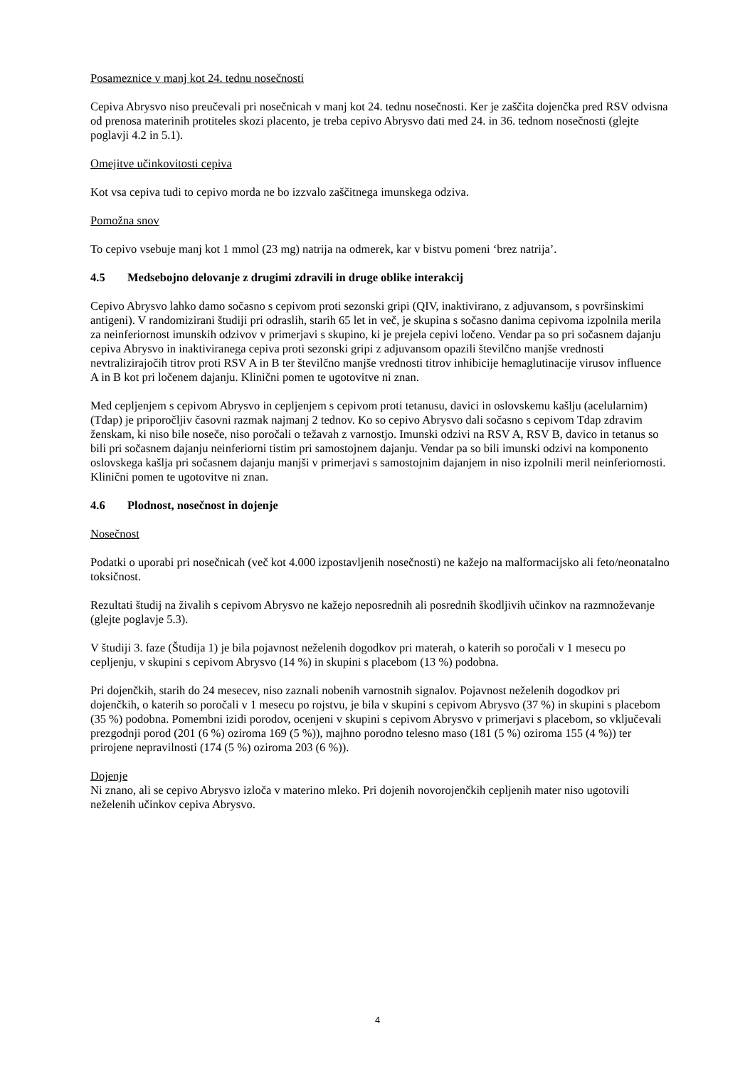Posameznice v manj kot 24. tednu nosečnosti
Cepiva Abrysvo niso preučevali pri nosečnicah v manj kot 24. tednu nosečnosti. Ker je zaščita dojenčka pred RSV odvisna od prenosa materinih protiteles skozi placento, je treba cepivo Abrysvo dati med 24. in 36. tednom nosečnosti (glejte poglavji 4.2 in 5.1).
Omejitve učinkovitosti cepiva
Kot vsa cepiva tudi to cepivo morda ne bo izzvalo zaščitnega imunskega odziva.
Pomožna snov
To cepivo vsebuje manj kot 1 mmol (23 mg) natrija na odmerek, kar v bistvu pomeni ‘brez natrija’.
4.5 Medsebojno delovanje z drugimi zdravili in druge oblike interakcij
Cepivo Abrysvo lahko damo sočasno s cepivom proti sezonski gripi (QIV, inaktivirano, z adjuvansom, s površinskimi antigeni). V randomizirani študiji pri odraslih, starih 65 let in več, je skupina s sočasno danima cepivoma izpolnila merila za neinferiornost imunskih odzivov v primerjavi s skupino, ki je prejela cepivi ločeno. Vendar pa so pri sočasnem dajanju cepiva Abrysvo in inaktiviranega cepiva proti sezonski gripi z adjuvansom opazili številčno manjše vrednosti nevtralizirajočih titrov proti RSV A in B ter številčno manjše vrednosti titrov inhibicije hemaglutinacije virusov influence A in B kot pri ločenem dajanju. Klinični pomen te ugotovitve ni znan.
Med cepljenjem s cepivom Abrysvo in cepljenjem s cepivom proti tetanusu, davici in oslovskemu kašlju (acelularnim) (Tdap) je priporočljiv časovni razmak najmanj 2 tednov. Ko so cepivo Abrysvo dali sočasno s cepivom Tdap zdravim ženskam, ki niso bile noseče, niso poročali o težavah z varnostjo. Imunski odzivi na RSV A, RSV B, davico in tetanus so bili pri sočasnem dajanju neinferiorni tistim pri samostojnem dajanju. Vendar pa so bili imunski odzivi na komponento oslovskega kašlja pri sočasnem dajanju manjši v primerjavi s samostojnim dajanjem in niso izpolnili meril neinferiornosti. Klinični pomen te ugotovitve ni znan.
4.6 Plodnost, nosečnost in dojenje
Nosečnost
Podatki o uporabi pri nosečnicah (več kot 4.000 izpostavljenih nosečnosti) ne kažejo na malformacijsko ali feto/neonatalno toksičnost.
Rezultati študij na živalih s cepivom Abrysvo ne kažejo neposrednih ali posrednih škodljivih učinkov na razmnoževanje (glejte poglavje 5.3).
V študiji 3. faze (Študija 1) je bila pojavnost neželenih dogodkov pri materah, o katerih so poročali v 1 mesecu po cepljenju, v skupini s cepivom Abrysvo (14 %) in skupini s placebom (13 %) podobna.
Pri dojenčkih, starih do 24 mesecev, niso zaznali nobenih varnostnih signalov. Pojavnost neželenih dogodkov pri dojenčkih, o katerih so poročali v 1 mesecu po rojstvu, je bila v skupini s cepivom Abrysvo (37 %) in skupini s placebom (35 %) podobna. Pomembni izidi porodov, ocenjeni v skupini s cepivom Abrysvo v primerjavi s placebom, so vključevali prezgodnji porod (201 (6 %) oziroma 169 (5 %)), majhno porodno telesno maso (181 (5 %) oziroma 155 (4 %)) ter prirojene nepravilnosti (174 (5 %) oziroma 203 (6 %)).
Dojenje
Ni znano, ali se cepivo Abrysvo izloča v materino mleko. Pri dojenih novorojenčkih cepljenih mater niso ugotovili neželenih učinkov cepiva Abrysvo.
4